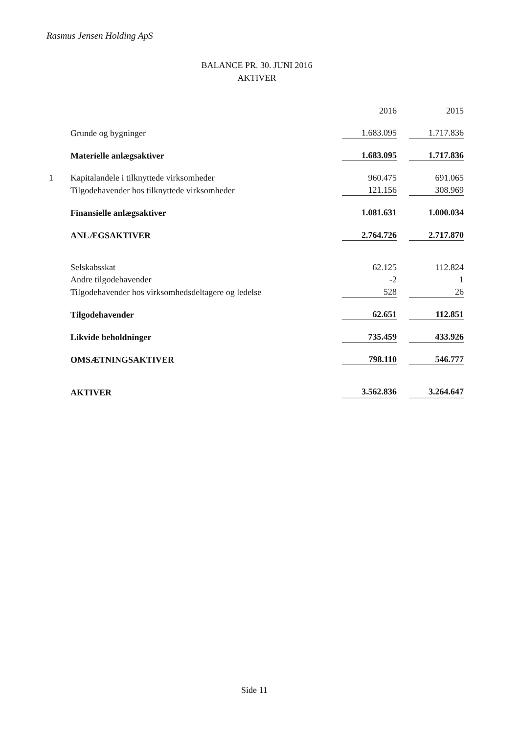Rasmus Jensen Holding ApS
BALANCE PR. 30. JUNI 2016
AKTIVER
| | | 2016 | | 2015 |
| | Grunde og bygninger | 1.683.095 | | 1.717.836 |
| | Materielle anlægsaktiver | 1.683.095 | | 1.717.836 |
| 1 | Kapitalandele i tilknyttede virksomheder | 960.475 | | 691.065 |
| | Tilgodehavender hos tilknyttede virksomheder | 121.156 | | 308.969 |
| | Finansielle anlægsaktiver | 1.081.631 | | 1.000.034 |
| | ANLÆGSAKTIVER | 2.764.726 | | 2.717.870 |
| | Selskabsskat | 62.125 | | 112.824 |
| | Andre tilgodehavender | -2 | | 1 |
| | Tilgodehavender hos virksomhedsdeltagere og ledelse | 528 | | 26 |
| | Tilgodehavender | 62.651 | | 112.851 |
| | Likvide beholdninger | 735.459 | | 433.926 |
| | OMSÆTNINGSAKTIVER | 798.110 | | 546.777 |
| | AKTIVER | 3.562.836 | | 3.264.647 |
Side 11